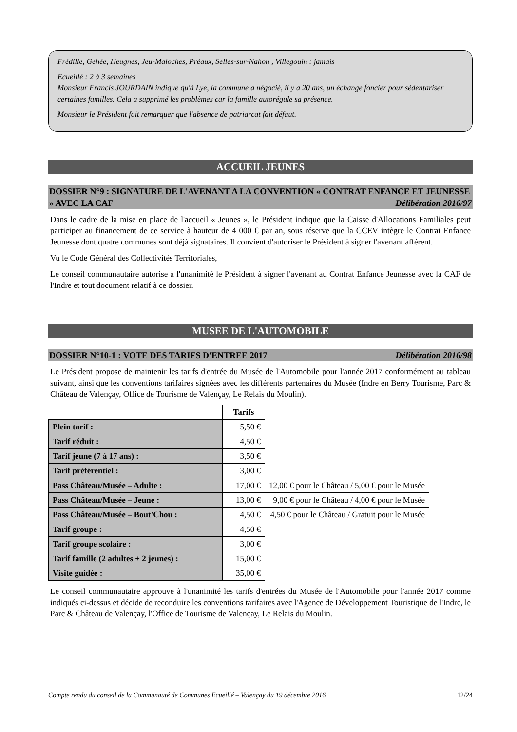Frédille, Gehée, Heugnes, Jeu-Maloches, Préaux, Selles-sur-Nahon , Villegouin : jamais
Ecueillé : 2 à 3 semaines
Monsieur Francis JOURDAIN indique qu'à Lye, la commune a négocié, il y a 20 ans, un échange foncier pour sédentariser certaines familles. Cela a supprimé les problèmes car la famille autorégule sa présence.
Monsieur le Président fait remarquer que l'absence de patriarcat fait défaut.
ACCUEIL JEUNES
DOSSIER N°9 : SIGNATURE DE L'AVENANT A LA CONVENTION « CONTRAT ENFANCE ET JEUNESSE » AVEC LA CAF Délibération 2016/97
Dans le cadre de la mise en place de l'accueil « Jeunes », le Président indique que la Caisse d'Allocations Familiales peut participer au financement de ce service à hauteur de 4 000 € par an, sous réserve que la CCEV intègre le Contrat Enfance Jeunesse dont quatre communes sont déjà signataires. Il convient d'autoriser le Président à signer l'avenant afférent.
Vu le Code Général des Collectivités Territoriales,
Le conseil communautaire autorise à l'unanimité le Président à signer l'avenant au Contrat Enfance Jeunesse avec la CAF de l'Indre et tout document relatif à ce dossier.
MUSEE DE L'AUTOMOBILE
DOSSIER N°10-1 : VOTE DES TARIFS D'ENTREE 2017 Délibération 2016/98
Le Président propose de maintenir les tarifs d'entrée du Musée de l'Automobile pour l'année 2017 conformément au tableau suivant, ainsi que les conventions tarifaires signées avec les différents partenaires du Musée (Indre en Berry Tourisme, Parc & Château de Valençay, Office de Tourisme de Valençay, Le Relais du Moulin).
| | Tarifs | |
| Plein tarif : | 5,50 € | |
| Tarif réduit : | 4,50 € | |
| Tarif jeune (7 à 17 ans) : | 3,50 € | |
| Tarif préférentiel : | 3,00 € | |
| Pass Château/Musée – Adulte : | 17,00 € | 12,00 € pour le Château / 5,00 € pour le Musée |
| Pass Château/Musée – Jeune : | 13,00 € | 9,00 € pour le Château / 4,00 € pour le Musée |
| Pass Château/Musée – Bout'Chou : | 4,50 € | 4,50 € pour le Château / Gratuit pour le Musée |
| Tarif groupe : | 4,50 € | |
| Tarif groupe scolaire : | 3,00 € | |
| Tarif famille (2 adultes + 2 jeunes) : | 15,00 € | |
| Visite guidée : | 35,00 € | |
Le conseil communautaire approuve à l'unanimité les tarifs d'entrées du Musée de l'Automobile pour l'année 2017 comme indiqués ci-dessus et décide de reconduire les conventions tarifaires avec l'Agence de Développement Touristique de l'Indre, le Parc & Château de Valençay, l'Office de Tourisme de Valençay, Le Relais du Moulin.
Compte rendu du conseil de la Communauté de Communes Ecueillé – Valençay du 19 décembre 2016 12/24